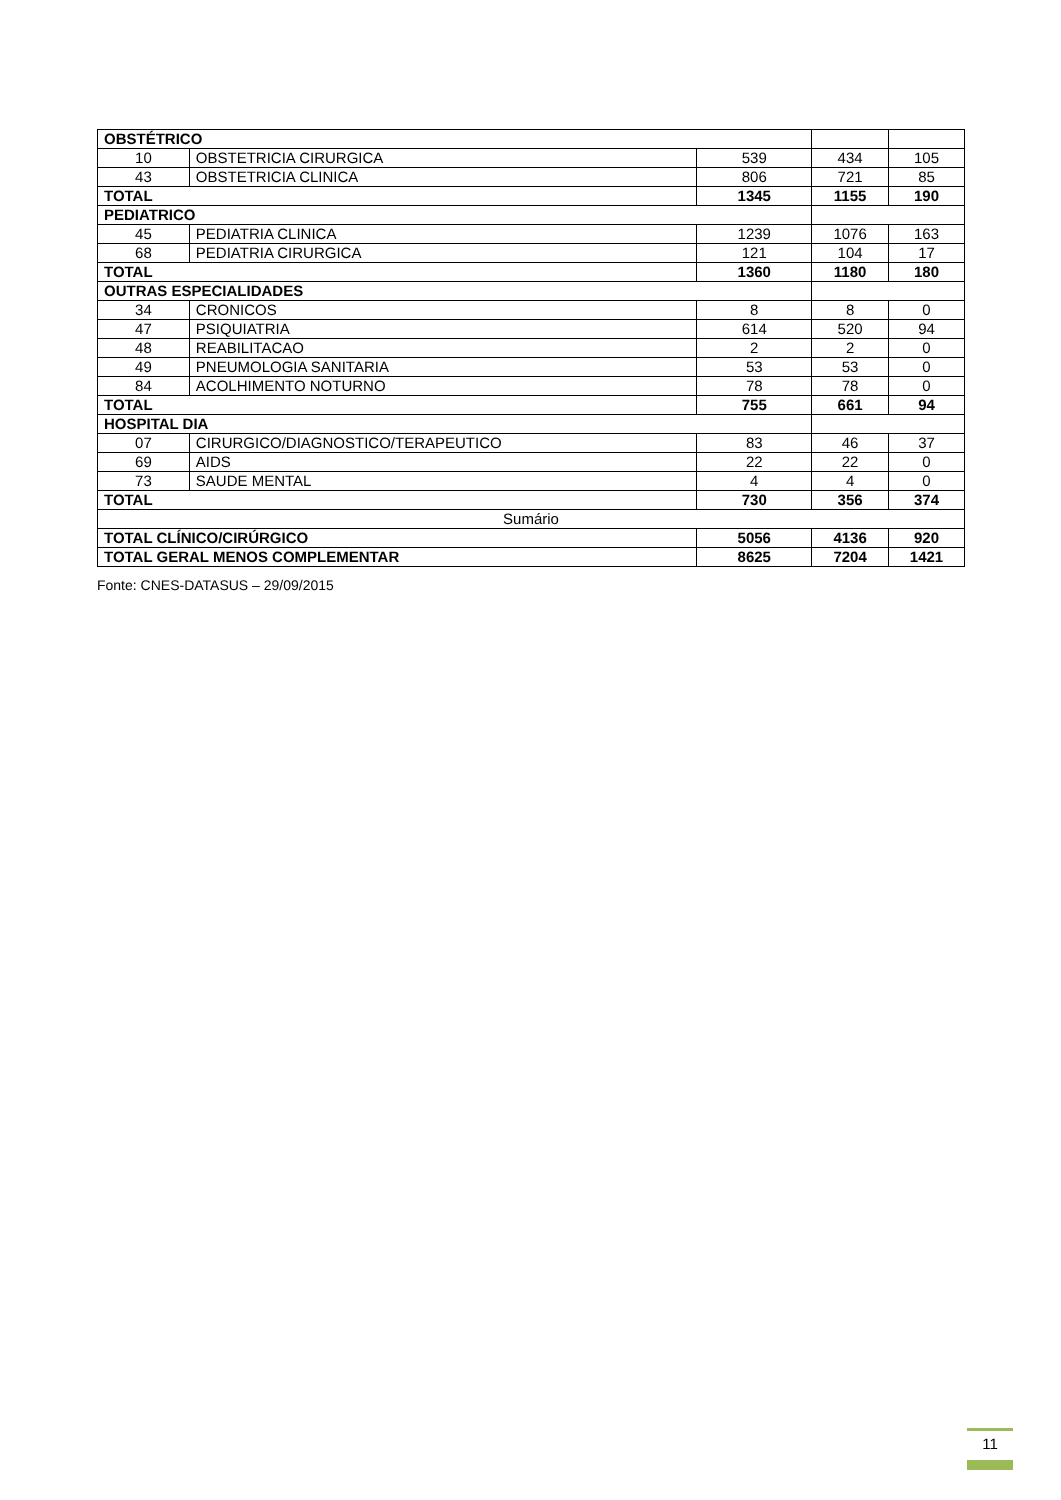| OBSTÉTRICO | | | | |
| 10 | OBSTETRICIA CIRURGICA | 539 | 434 | 105 |
| 43 | OBSTETRICIA CLINICA | 806 | 721 | 85 |
| TOTAL | | 1345 | 1155 | 190 |
| PEDIATRICO | | | | |
| 45 | PEDIATRIA CLINICA | 1239 | 1076 | 163 |
| 68 | PEDIATRIA CIRURGICA | 121 | 104 | 17 |
| TOTAL | | 1360 | 1180 | 180 |
| OUTRAS ESPECIALIDADES | | | | |
| 34 | CRONICOS | 8 | 8 | 0 |
| 47 | PSIQUIATRIA | 614 | 520 | 94 |
| 48 | REABILITACAO | 2 | 2 | 0 |
| 49 | PNEUMOLOGIA SANITARIA | 53 | 53 | 0 |
| 84 | ACOLHIMENTO NOTURNO | 78 | 78 | 0 |
| TOTAL | | 755 | 661 | 94 |
| HOSPITAL DIA | | | | |
| 07 | CIRURGICO/DIAGNOSTICO/TERAPEUTICO | 83 | 46 | 37 |
| 69 | AIDS | 22 | 22 | 0 |
| 73 | SAUDE MENTAL | 4 | 4 | 0 |
| TOTAL | | 730 | 356 | 374 |
| Sumário | | | | |
| TOTAL CLÍNICO/CIRÚRGICO | | 5056 | 4136 | 920 |
| TOTAL GERAL MENOS COMPLEMENTAR | | 8625 | 7204 | 1421 |
Fonte: CNES-DATASUS – 29/09/2015
11